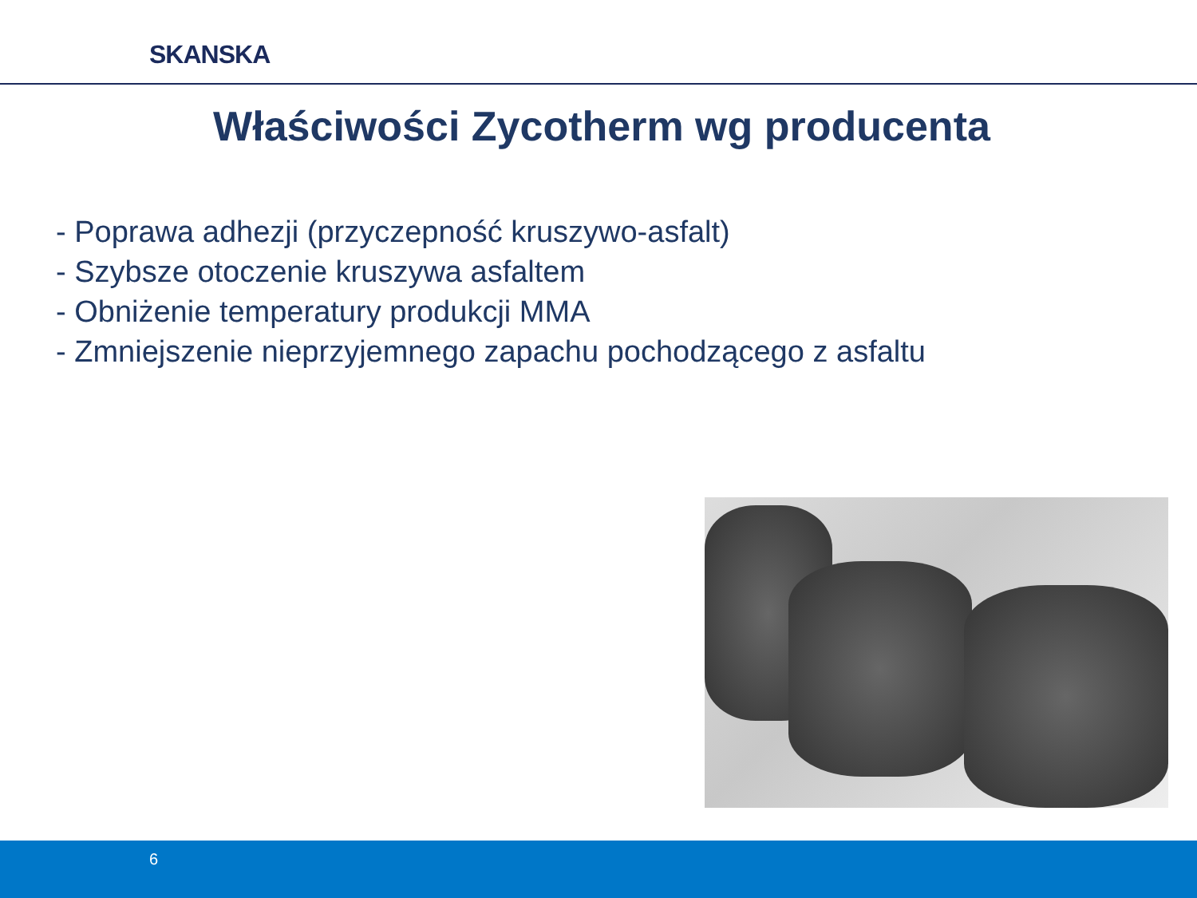SKANSKA
Właściwości Zycotherm wg producenta
- Poprawa adhezji (przyczepność kruszywo-asfalt)
- Szybsze otoczenie kruszywa asfaltem
- Obniżenie temperatury produkcji MMA
- Zmniejszenie nieprzyjemnego zapachu pochodzącego z asfaltu
6